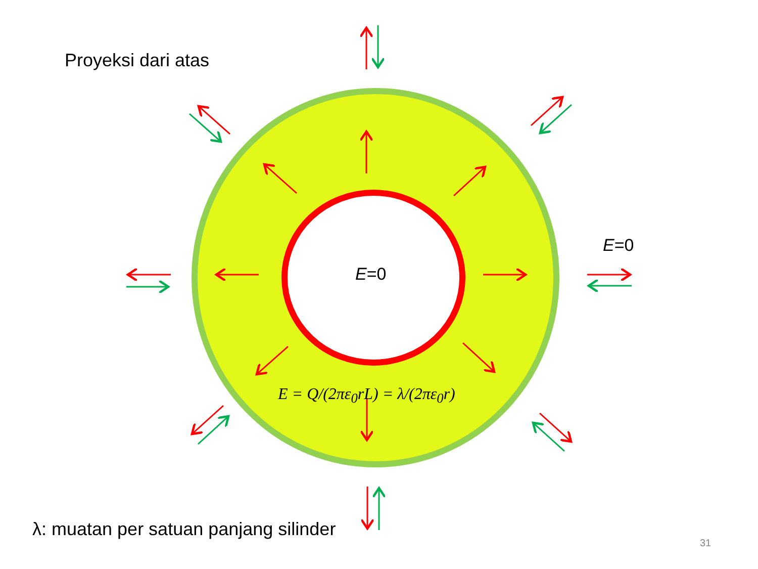Proyeksi dari atas
E=0
E=0
E = Q/(2πε<sub>0</sub>rL) = λ/(2πε<sub>0</sub>r)
λ: muatan per satuan panjang silinder
31